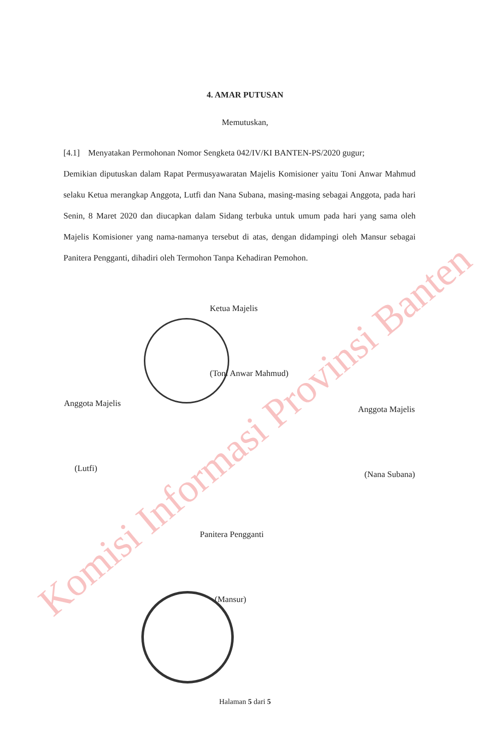4. AMAR PUTUSAN
Memutuskan,
[4.1] Menyatakan Permohonan Nomor Sengketa 042/IV/KI BANTEN-PS/2020 gugur;
Demikian diputuskan dalam Rapat Permusyawaratan Majelis Komisioner yaitu Toni Anwar Mahmud selaku Ketua merangkap Anggota, Lutfi dan Nana Subana, masing-masing sebagai Anggota, pada hari Senin, 8 Maret 2020 dan diucapkan dalam Sidang terbuka untuk umum pada hari yang sama oleh Majelis Komisioner yang nama-namanya tersebut di atas, dengan didampingi oleh Mansur sebagai Panitera Pengganti, dihadiri oleh Termohon Tanpa Kehadiran Pemohon.
Ketua Majelis
(Toni Anwar Mahmud)
Anggota Majelis
(Lutfi)
Anggota Majelis
(Nana Subana)
Panitera Pengganti
(Mansur)
Halaman 5 dari 5
Komisi Informasi Provinsi Banten